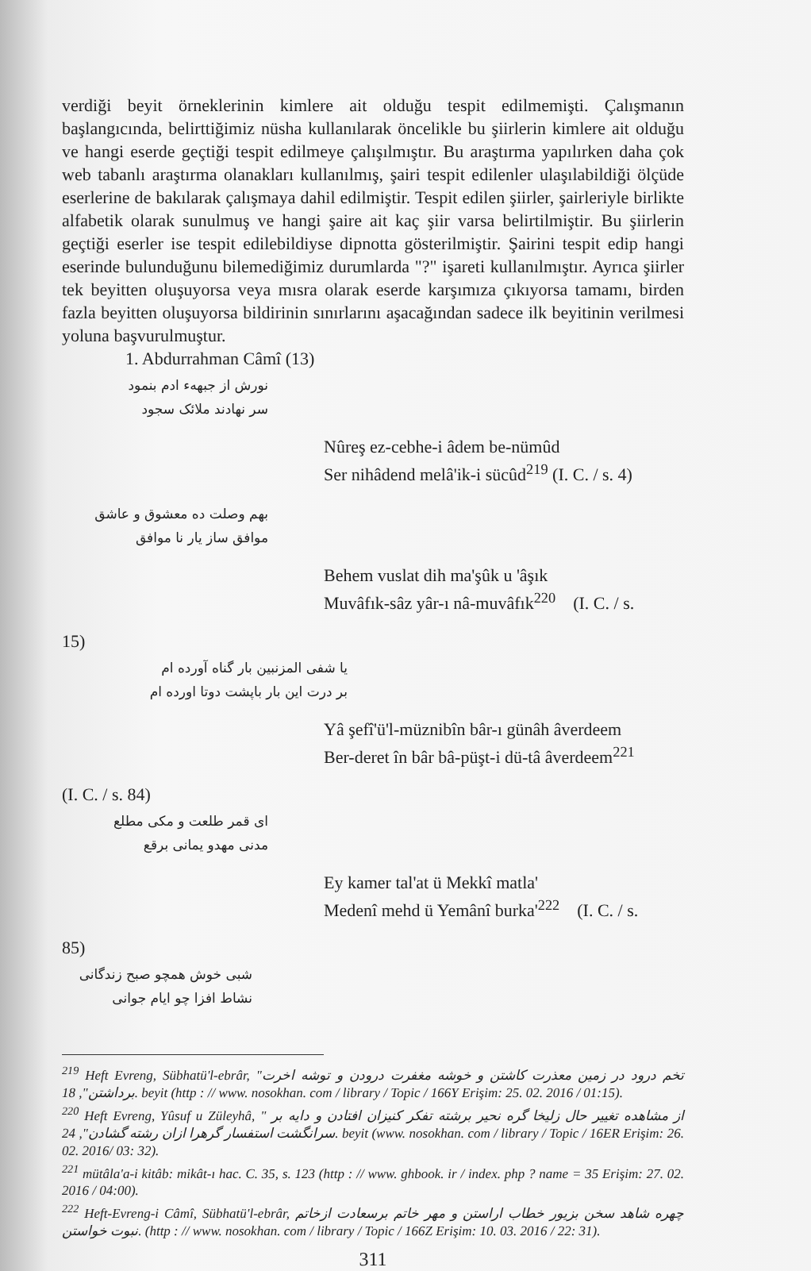verdiği beyit örneklerinin kimlere ait olduğu tespit edilmemişti. Çalışmanın başlangıcında, belirttiğimiz nüsha kullanılarak öncelikle bu şiirlerin kimlere ait olduğu ve hangi eserde geçtiği tespit edilmeye çalışılmıştır. Bu araştırma yapılırken daha çok web tabanlı araştırma olanakları kullanılmış, şairi tespit edilenler ulaşılabildiği ölçüde eserlerine de bakılarak çalışmaya dahil edilmiştir. Tespit edilen şiirler, şairleriyle birlikte alfabetik olarak sunulmuş ve hangi şaire ait kaç şiir varsa belirtilmiştir. Bu şiirlerin geçtiği eserler ise tespit edilebildiyse dipnotta gösterilmiştir. Şairini tespit edip hangi eserinde bulunduğunu bilemediğimiz durumlarda "?" işareti kullanılmıştır. Ayrıca şiirler tek beyitten oluşuyorsa veya mısra olarak eserde karşımıza çıkıyorsa tamamı, birden fazla beyitten oluşuyorsa bildirinin sınırlarını aşacağından sadece ilk beyitinin verilmesi yoluna başvurulmuştur.
1. Abdurrahman Câmî (13)
نورش از جبهه‌ء ادم بنمود
سر نهادند ملائک سجود
Nûreş ez-cebhe-i âdem be-nümûd
Ser nihâdend melâ'ik-i sücûd<sup>219</sup> (I. C. / s. 4)
بهم وصلت ده معشوق و عاشق
موافق ساز یار نا موافق
Behem vuslat dih ma'şûk u 'âşık
Muvâfık-sâz yâr-ı nâ-muvâfık<sup>220</sup> (I. C. / s.
15)
یا شفی المزنبین بار گناه آورده ام
بر درت این بار باپشت دوتا اورده ام
Yâ şefî'ü'l-müznibîn bâr-ı günâh âverdeem
Ber-deret în bâr bâ-püşt-i dü-tâ âverdeem<sup>221</sup>
(I. C. / s. 84)
ای قمر طلعت و مکی مطلع
مدنی مهدو یمانی برقع
Ey kamer tal'at ü Mekkî matla'
Medenî mehd ü Yemânî burka'<sup>222</sup> (I. C. / s.
85)
شبی خوش همچو صبح زندگانی
نشاط افزا چو ایام جوانی
<sup>219</sup> Heft Evreng, Sübhatü'l-ebrâr, "تخم درود در زمین معذرت کاشتن و خوشه مغفرت درودن و توشه اخرت برداشتن", 18. beyit (http : // www. nosokhan. com / library / Topic / 166Y Erişim: 25. 02. 2016 / 01:15).
<sup>220</sup> Heft Evreng, Yûsuf u Züleyhâ, " از مشاهده تغییر حال زلیخا گره نحیر برشته تفکر کنیزان افتادن و دایه بر سرانگشت استفسار گرهرا ازان رشته گشادن", 24. beyit (www. nosokhan. com / library / Topic / 16ER Erişim: 26. 02. 2016/ 03: 32).
<sup>221</sup> mütâla'a-i kitâb: mikât-ı hac. C. 35, s. 123 (http : // www. ghbook. ir / index. php ? name = 35 Erişim: 27. 02. 2016 / 04:00).
<sup>222</sup> Heft-Evreng-i Câmî, Sübhatü'l-ebrâr, چهره شاهد سخن بزیور خطاب اراستن و مهر خاتم برسعادت ازخاتم نبوت خواستن. (http : // www. nosokhan. com / library / Topic / 166Z Erişim: 10. 03. 2016 / 22: 31).
311